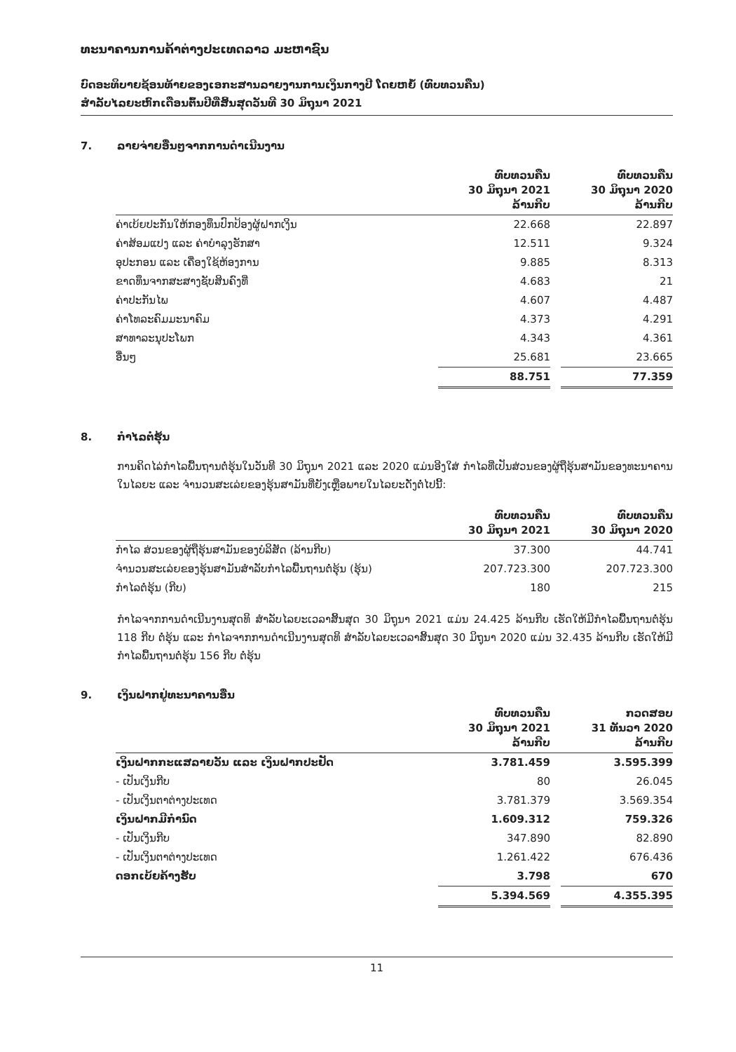ທະນາຄານການຄ້າຕ່າງປະເທດລາວ ມະຫາຊົນ
ບົດອະທິບາຍຊ້ອນທ້າຍຂອງເອກະສານລາຍງານການເງິນກາງປີ ໂດຍຫຍໍ້ (ທົບທວນຄືນ)
ສຳລັບໄລຍະຫົກເດືອນຕົ້ນປີທີ່ສິ້ນສຸດວັນທີ 30 ມິຖຸນາ 2021
7. ລາຍຈ່າຍອື່ນໆຈາກການດຳເນີນງານ
| | ທົບທວນຄືນ 30 ມິຖຸນາ 2021 ລ້ານກີບ | | ທົບທວນຄືນ 30 ມິຖຸນາ 2020 ລ້ານກີບ |
| --- | --- | --- | --- |
| ຄ່າເບ້ຍປະກັນໃຫ້ກອງທຶນປົກປ້ອງຜູ້ຝາກເງິນ | 22.668 | | 22.897 |
| ຄ່າສ້ອມແປງ ແລະ ຄ່າບຳລຸງຮັກສາ | 12.511 | | 9.324 |
| ອຸປະກອນ ແລະ ເຄື່ອງໃຊ້ຫ້ອງການ | 9.885 | | 8.313 |
| ຂາດທຶນຈາກສະສາງຊັບສິນຄົງທີ່ | 4.683 | | 21 |
| ຄ່າປະກັນໄພ | 4.607 | | 4.487 |
| ຄ່າໂທລະຄົມມະນາຄົມ | 4.373 | | 4.291 |
| ສາທາລະນຸປະໂພກ | 4.343 | | 4.361 |
| ອື່ນໆ | 25.681 | | 23.665 |
| | 88.751 | | 77.359 |
8. ກຳໄລຕໍ່ຮຸ້ນ
ການຄິດໄລ່ກຳໄລພື້ນຖານຕໍ່ຮຸ້ນໃນວັນທີ 30 ມິຖຸນາ 2021 ແລະ 2020 ແມ່ນອີງໃສ່ ກຳໄລທີ່ເປັນສ່ວນຂອງຜູ້ຖືຮຸ້ນສາມັນຂອງທະນາຄານໃນໄລຍະ ແລະ ຈຳນວນສະເລ່ຍຂອງຮຸ້ນສາມັນທີ່ຍັງເຫຼືອພາຍໃນໄລຍະດັ່ງຕໍ່ໄປນີ້:
| | ທົບທວນຄືນ 30 ມິຖຸນາ 2021 | | ທົບທວນຄືນ 30 ມິຖຸນາ 2020 |
| --- | --- | --- | --- |
| ກຳໄລ ສ່ວນຂອງຜູ້ຖືຮຸ້ນສາມັນຂອງບໍລິສັດ (ລ້ານກີບ) | 37.300 | | 44.741 |
| ຈຳນວນສະເລ່ຍຂອງຮຸ້ນສາມັນສຳລັບກຳໄລພື້ນຖານຕໍ່ຮຸ້ນ (ຮຸ້ນ) | 207.723.300 | | 207.723.300 |
| ກຳໄລຕໍ່ຮຸ້ນ (ກີບ) | 180 | | 215 |
ກຳໄລຈາກການດຳເນີນງານສຸດທິ ສຳລັບໄລຍະເວລາສິ້ນສຸດ 30 ມິຖຸນາ 2021 ແມ່ນ 24.425 ລ້ານກີບ ເຮັດໃຫ້ມີກຳໄລພື້ນຖານຕໍ່ຮຸ້ນ 118 ກີບ ຕໍ່ຮຸ້ນ ແລະ ກຳໄລຈາກການດຳເນີນງານສຸດທິ ສຳລັບໄລຍະເວລາສິ້ນສຸດ 30 ມິຖຸນາ 2020 ແມ່ນ 32.435 ລ້ານກີບ ເຮັດໃຫ້ມີກຳໄລພື້ນຖານຕໍ່ຮຸ້ນ 156 ກີບ ຕໍ່ຮຸ້ນ
9. ເງິນຝາກຢູ່ທະນາຄານອື່ນ
| | ທົບທວນຄືນ 30 ມິຖຸນາ 2021 ລ້ານກີບ | | ກວດສອບ 31 ທັນວາ 2020 ລ້ານກີບ |
| --- | --- | --- | --- |
| ເງິນຝາກກະແສລາຍວັນ ແລະ ເງິນຝາກປະຢັດ | 3.781.459 | | 3.595.399 |
| - ເປັນເງິນກີບ | 80 | | 26.045 |
| - ເປັນເງິນຕາຕ່າງປະເທດ | 3.781.379 | | 3.569.354 |
| ເງິນຝາກມີກຳນົດ | 1.609.312 | | 759.326 |
| - ເປັນເງິນກີບ | 347.890 | | 82.890 |
| - ເປັນເງິນຕາຕ່າງປະເທດ | 1.261.422 | | 676.436 |
| ດອກເບ້ຍຄ້າງຮັບ | 3.798 | | 670 |
| | 5.394.569 | | 4.355.395 |
11